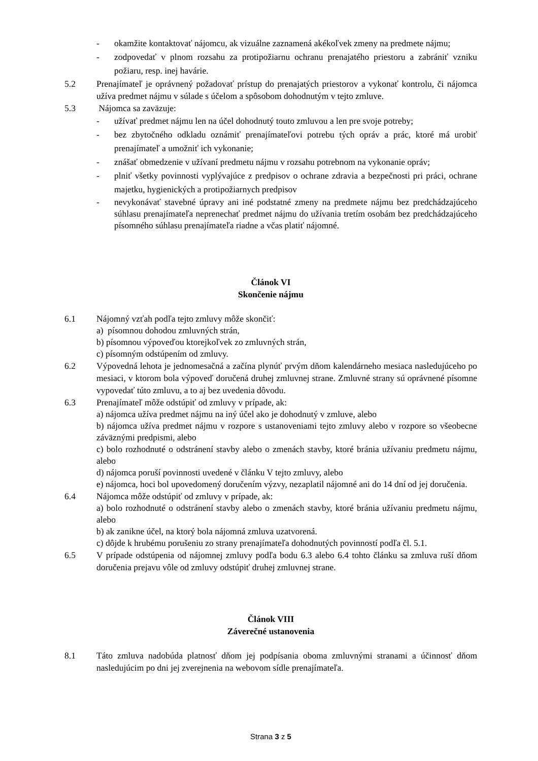- okamžite kontaktovať nájomcu, ak vizuálne zaznamená akékoľvek zmeny na predmete nájmu;
- zodpovedať v plnom rozsahu za protipožiarnu ochranu prenajatého priestoru a zabrániť vzniku požiaru, resp. inej havárie.
5.2 Prenajímateľ je oprávnený požadovať prístup do prenajatých priestorov a vykonať kontrolu, či nájomca užíva predmet nájmu v súlade s účelom a spôsobom dohodnutým v tejto zmluve.
5.3 Nájomca sa zaväzuje:
- užívať predmet nájmu len na účel dohodnutý touto zmluvou a len pre svoje potreby;
- bez zbytočného odkladu oznámiť prenajímateľovi potrebu tých opráv a prác, ktoré má urobiť prenajímateľ a umožniť ich vykonanie;
- znášať obmedzenie v užívaní predmetu nájmu v rozsahu potrebnom na vykonanie opráv;
- plniť všetky povinnosti vyplývajúce z predpisov o ochrane zdravia a bezpečnosti pri práci, ochrane majetku, hygienických a protipožiarnych predpisov
- nevykonávať stavebné úpravy ani iné podstatné zmeny na predmete nájmu bez predchádzajúceho súhlasu prenajímateľa neprenechať predmet nájmu do užívania tretím osobám bez predchádzajúceho písomného súhlasu prenajímateľa riadne a včas platiť nájomné.
Článok VI
Skončenie nájmu
6.1 Nájomný vzťah podľa tejto zmluvy môže skončiť:
a) písomnou dohodou zmluvných strán,
b) písomnou výpoveďou ktorejkoľvek zo zmluvných strán,
c) písomným odstúpením od zmluvy.
6.2 Výpovedná lehota je jednomesačná a začína plynúť prvým dňom kalendárneho mesiaca nasledujúceho po mesiaci, v ktorom bola výpoveď doručená druhej zmluvnej strane. Zmluvné strany sú oprávnené písomne vypovedať túto zmluvu, a to aj bez uvedenia dôvodu.
6.3 Prenajímateľ môže odstúpiť od zmluvy v prípade, ak:
a) nájomca užíva predmet nájmu na iný účel ako je dohodnutý v zmluve, alebo
b) nájomca užíva predmet nájmu v rozpore s ustanoveniami tejto zmluvy alebo v rozpore so všeobecne záväznými predpismi, alebo
c) bolo rozhodnuté o odstránení stavby alebo o zmenách stavby, ktoré bránia užívaniu predmetu nájmu, alebo
d) nájomca poruší povinnosti uvedené v článku V tejto zmluvy, alebo
e) nájomca, hoci bol upovedomený doručením výzvy, nezaplatil nájomné ani do 14 dní od jej doručenia.
6.4 Nájomca môže odstúpiť od zmluvy v prípade, ak:
a) bolo rozhodnuté o odstránení stavby alebo o zmenách stavby, ktoré bránia užívaniu predmetu nájmu, alebo
b) ak zanikne účel, na ktorý bola nájomná zmluva uzatvorená.
c) dôjde k hrubému porušeniu zo strany prenajímateľa dohodnutých povinností podľa čl. 5.1.
6.5 V prípade odstúpenia od nájomnej zmluvy podľa bodu 6.3 alebo 6.4 tohto článku sa zmluva ruší dňom doručenia prejavu vôle od zmluvy odstúpiť druhej zmluvnej strane.
Článok VIII
Záverečné ustanovenia
8.1 Táto zmluva nadobúda platnosť dňom jej podpísania oboma zmluvnými stranami a účinnosť dňom nasledujúcim po dni jej zverejnenia na webovom sídle prenajímateľa.
Strana 3 z 5